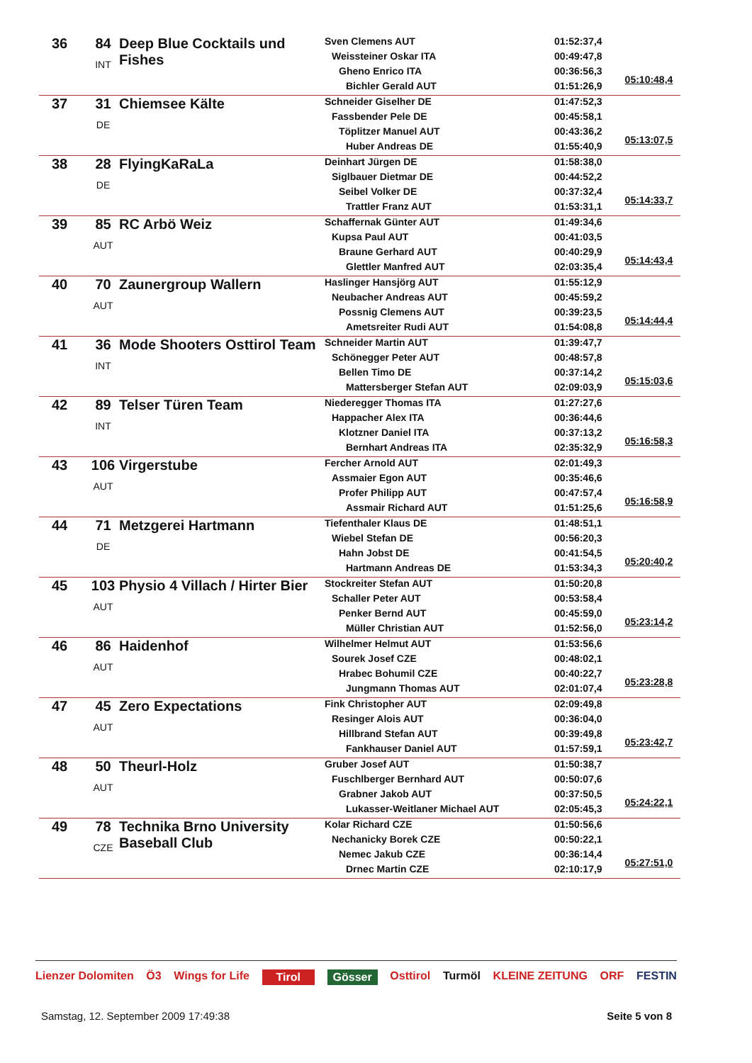| 36 | 84 INT | Deep Blue Cocktails und Fishes | Sven Clemens AUT Weissteiner Oskar ITA Gheno Enrico ITA Bichler Gerald AUT | 01:52:37,4 00:49:47,8 00:36:56,3 01:51:26,9 | 05:10:48,4 |
| 37 | 31 DE | Chiemsee Kälte | Schneider Giselher DE Fassbender Pele DE Töplitzer Manuel AUT Huber Andreas DE | 01:47:52,3 00:45:58,1 00:43:36,2 01:55:40,9 | 05:13:07,5 |
| 38 | 28 DE | FlyingKaRaLa | Deinhart Jürgen DE Siglbauer Dietmar DE Seibel Volker DE Trattler Franz AUT | 01:58:38,0 00:44:52,2 00:37:32,4 01:53:31,1 | 05:14:33,7 |
| 39 | 85 AUT | RC Arbö Weiz | Schaffernak Günter AUT Kupsa Paul AUT Braune Gerhard AUT Glettler Manfred AUT | 01:49:34,6 00:41:03,5 00:40:29,9 02:03:35,4 | 05:14:43,4 |
| 40 | 70 AUT | Zaunergroup Wallern | Haslinger Hansjörg AUT Neubacher Andreas AUT Possnig Clemens AUT Ametsreiter Rudi AUT | 01:55:12,9 00:45:59,2 00:39:23,5 01:54:08,8 | 05:14:44,4 |
| 41 | 36 INT | Mode Shooters Osttirol Team | Schneider Martin AUT Schönegger Peter AUT Bellen Timo DE Mattersberger Stefan AUT | 01:39:47,7 00:48:57,8 00:37:14,2 02:09:03,9 | 05:15:03,6 |
| 42 | 89 INT | Telser Türen Team | Niederegger Thomas ITA Happacher Alex ITA Klotzner Daniel ITA Bernhart Andreas ITA | 01:27:27,6 00:36:44,6 00:37:13,2 02:35:32,9 | 05:16:58,3 |
| 43 | 106 AUT | Virgerstube | Fercher Arnold AUT Assmaier Egon AUT Profer Philipp AUT Assmair Richard AUT | 02:01:49,3 00:35:46,6 00:47:57,4 01:51:25,6 | 05:16:58,9 |
| 44 | 71 DE | Metzgerei Hartmann | Tiefenthaler Klaus DE Wiebel Stefan DE Hahn Jobst DE Hartmann Andreas DE | 01:48:51,1 00:56:20,3 00:41:54,5 01:53:34,3 | 05:20:40,2 |
| 45 | 103 AUT | Physio 4 Villach / Hirter Bier | Stockreiter Stefan AUT Schaller Peter AUT Penker Bernd AUT Müller Christian AUT | 01:50:20,8 00:53:58,4 00:45:59,0 01:52:56,0 | 05:23:14,2 |
| 46 | 86 AUT | Haidenhof | Wilhelmer Helmut AUT Sourek Josef CZE Hrabec Bohumil CZE Jungmann Thomas AUT | 01:53:56,6 00:48:02,1 00:40:22,7 02:01:07,4 | 05:23:28,8 |
| 47 | 45 AUT | Zero Expectations | Fink Christopher AUT Resinger Alois AUT Hillbrand Stefan AUT Fankhauser Daniel AUT | 02:09:49,8 00:36:04,0 00:39:49,8 01:57:59,1 | 05:23:42,7 |
| 48 | 50 AUT | Theurl-Holz | Gruber Josef AUT Fuschlberger Bernhard AUT Grabner Jakob AUT Lukasser-Weitlaner Michael AUT | 01:50:38,7 00:50:07,6 00:37:50,5 02:05:45,3 | 05:24:22,1 |
| 49 | 78 CZE | Technika Brno University Baseball Club | Kolar Richard CZE Nechanicky Borek CZE Nemec Jakub CZE Drnec Martin CZE | 01:50:56,6 00:50:22,1 00:36:14,4 02:10:17,9 | 05:27:51,0 |
Lienzer Dolomiten Ö3 Wings for Life Tirol Gösser Osttirol Turmöl KLEINE ZEITUNG ORF FESTIN
Samstag, 12. September 2009 17:49:38 Seite 5 von 8